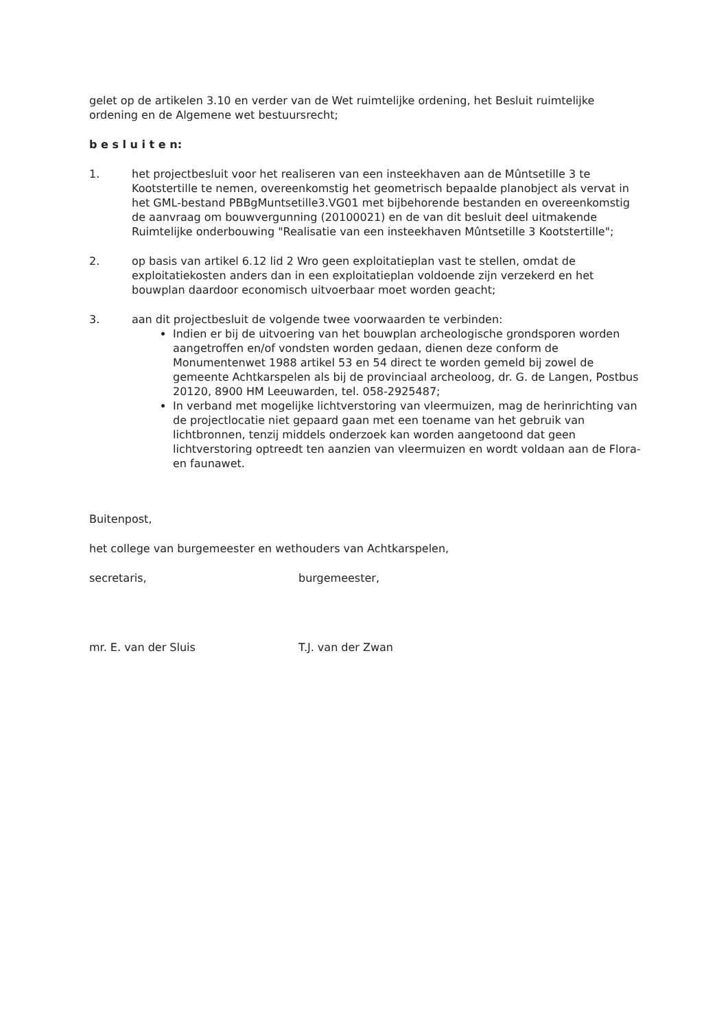gelet op de artikelen 3.10 en verder van de Wet ruimtelijke ordening, het Besluit ruimtelijke ordening en de Algemene wet bestuursrecht;
b e s l u i t e n:
1. het projectbesluit voor het realiseren van een insteekhaven aan de Mûntsetille 3 te Kootstertille te nemen, overeenkomstig het geometrisch bepaalde planobject als vervat in het GML-bestand PBBgMuntsetille3.VG01 met bijbehorende bestanden en overeenkomstig de aanvraag om bouwvergunning (20100021) en de van dit besluit deel uitmakende Ruimtelijke onderbouwing "Realisatie van een insteekhaven Mûntsetille 3 Kootstertille";
2. op basis van artikel 6.12 lid 2 Wro geen exploitatieplan vast te stellen, omdat de exploitatiekosten anders dan in een exploitatieplan voldoende zijn verzekerd en het bouwplan daardoor economisch uitvoerbaar moet worden geacht;
3. aan dit projectbesluit de volgende twee voorwaarden te verbinden:
Indien er bij de uitvoering van het bouwplan archeologische grondsporen worden aangetroffen en/of vondsten worden gedaan, dienen deze conform de Monumentenwet 1988 artikel 53 en 54 direct te worden gemeld bij zowel de gemeente Achtkarspelen als bij de provinciaal archeoloog, dr. G. de Langen, Postbus 20120, 8900 HM Leeuwarden, tel. 058-2925487;
In verband met mogelijke lichtverstoring van vleermuizen, mag de herinrichting van de projectlocatie niet gepaard gaan met een toename van het gebruik van lichtbronnen, tenzij middels onderzoek kan worden aangetoond dat geen lichtverstoring optreedt ten aanzien van vleermuizen en wordt voldaan aan de Flora- en faunawet.
Buitenpost,
het college van burgemeester en wethouders van Achtkarspelen,
secretaris,
mr. E. van der Sluis
burgemeester,
T.J. van der Zwan